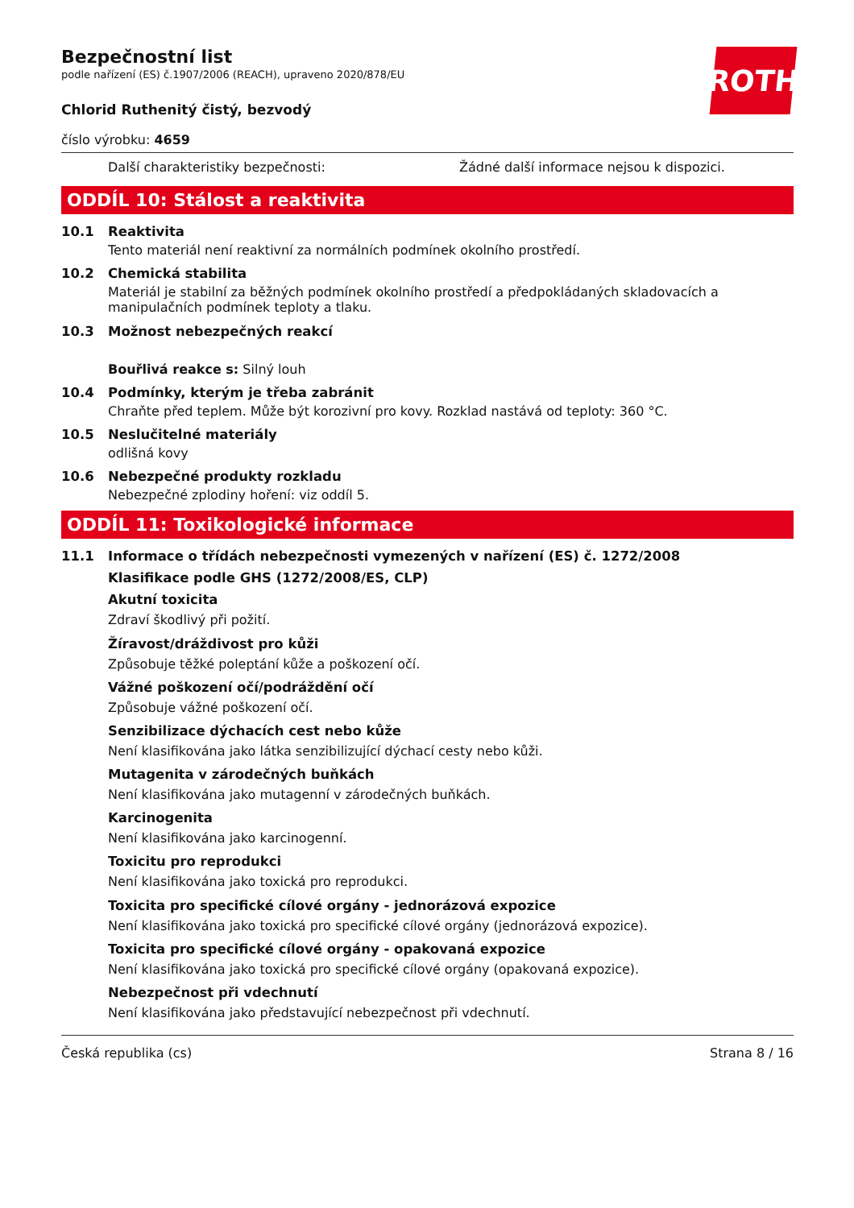ROTH
Bezpečnostní list
podle nařízení (ES) č.1907/2006 (REACH), upraveno 2020/878/EU
Chlorid Ruthenitý čistý, bezvodý
číslo výrobku: 4659
Další charakteristiky bezpečnosti: Žádné další informace nejsou k dispozici.
ODDÍL 10: Stálost a reaktivita
10.1 Reaktivita
Tento materiál není reaktivní za normálních podmínek okolního prostředí.
10.2 Chemická stabilita
Materiál je stabilní za běžných podmínek okolního prostředí a předpokládaných skladovacích a manipulačních podmínek teploty a tlaku.
10.3 Možnost nebezpečných reakcí
Bouřlivá reakce s: Silný louh
10.4 Podmínky, kterým je třeba zabránit
Chraňte před teplem. Může být korozivní pro kovy. Rozklad nastává od teploty: 360 °C.
10.5 Neslučitelné materiály
odlišná kovy
10.6 Nebezpečné produkty rozkladu
Nebezpečné zplodiny hoření: viz oddíl 5.
ODDÍL 11: Toxikologické informace
11.1 Informace o třídách nebezpečnosti vymezených v nařízení (ES) č. 1272/2008
Klasifikace podle GHS (1272/2008/ES, CLP)
Akutní toxicita
Zdraví škodlivý při požití.
Žíravost/dráždivost pro kůži
Způsobuje těžké poleptání kůže a poškození očí.
Vážné poškození očí/podráždění očí
Způsobuje vážné poškození očí.
Senzibilizace dýchacích cest nebo kůže
Není klasifikována jako látka senzibilizující dýchací cesty nebo kůži.
Mutagenita v zárodečných buňkách
Není klasifikována jako mutagenní v zárodečných buňkách.
Karcinogenita
Není klasifikována jako karcinogenní.
Toxicitu pro reprodukci
Není klasifikována jako toxická pro reprodukci.
Toxicita pro specifické cílové orgány - jednorázová expozice
Není klasifikována jako toxická pro specifické cílové orgány (jednorázová expozice).
Toxicita pro specifické cílové orgány - opakovaná expozice
Není klasifikována jako toxická pro specifické cílové orgány (opakovaná expozice).
Nebezpečnost při vdechnutí
Není klasifikována jako představující nebezpečnost při vdechnutí.
Česká republika (cs) Strana 8 / 16